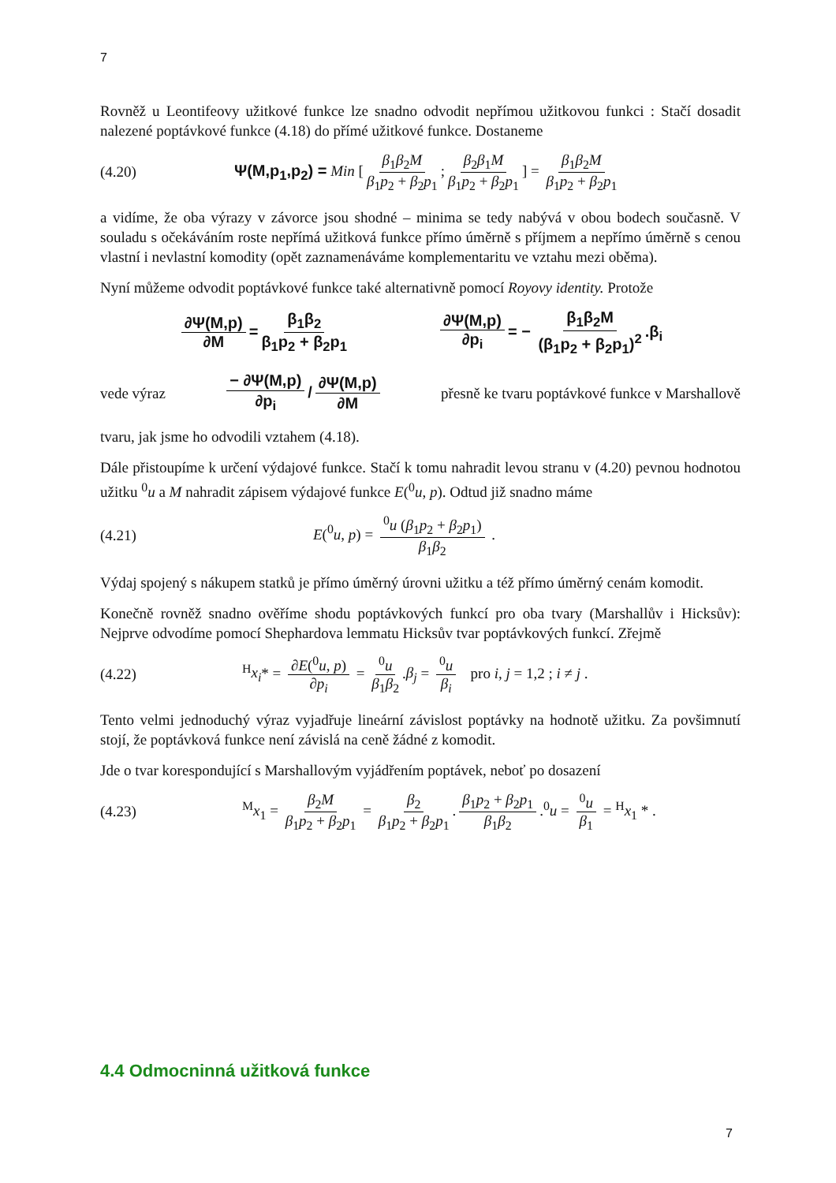7
Rovněž u Leontifeovy užitkové funkce lze snadno odvodit nepřímou užitkovou funkci : Stačí dosadit nalezené poptávkové funkce (4.18) do přímé užitkové funkce. Dostaneme
(4.20) Ψ(M,p<sub>1</sub>,p<sub>2</sub>) = Min [β<sub>1</sub>β<sub>2</sub>M β<sub>1</sub>p<sub>2</sub> + β<sub>2</sub>p<sub>1</sub>; β<sub>2</sub>β<sub>1</sub>M β<sub>1</sub>p<sub>2</sub> + β<sub>2</sub>p<sub>1</sub>] = β<sub>1</sub>β<sub>2</sub>M β<sub>1</sub>p<sub>2</sub> + β<sub>2</sub>p<sub>1</sub>
a vidíme, že oba výrazy v závorce jsou shodné – minima se tedy nabývá v obou bodech současně. V souladu s očekáváním roste nepřímá užitková funkce přímo úměrně s příjmem a nepřímo úměrně s cenou vlastní i nevlastní komodity (opět zaznamenáváme komplementaritu ve vztahu mezi oběma).
Nyní můžeme odvodit poptávkové funkce také alternativně pomocí Royovy identity. Protože
∂Ψ(M,p) ∂M = β<sub>1</sub>β<sub>2</sub> β<sub>1</sub>p<sub>2</sub> + β<sub>2</sub>p<sub>1</sub> ∂Ψ(M,p) ∂p<sub>i</sub> = − β<sub>1</sub>β<sub>2</sub>M (β<sub>1</sub>p<sub>2</sub> + β<sub>2</sub>p<sub>1</sub>)<sup>2</sup>.β<sub>i</sub>
vede výraz − ∂Ψ(M,p) ∂p<sub>i</sub> / ∂Ψ(M,p) ∂M přesně ke tvaru poptávkové funkce v Marshallově
tvaru, jak jsme ho odvodili vztahem (4.18).
Dále přistoupíme k určení výdajové funkce. Stačí k tomu nahradit levou stranu v (4.20) pevnou hodnotou užitku <sup>0</sup>u a M nahradit zápisem výdajové funkce E(<sup>0</sup>u, p). Odtud již snadno máme
(4.21) E(<sup>0</sup>u, p) = <sup>0</sup>u (β<sub>1</sub>p<sub>2</sub> + β<sub>2</sub>p<sub>1</sub>) β<sub>1</sub>β<sub>2</sub> .
Výdaj spojený s nákupem statků je přímo úměrný úrovni užitku a též přímo úměrný cenám komodit.
Konečně rovněž snadno ověříme shodu poptávkových funkcí pro oba tvary (Marshallův i Hicksův): Nejprve odvodíme pomocí Shephardova lemmatu Hicksův tvar poptávkových funkcí. Zřejmě
(4.22) <sup>H</sup>x<sub>i</sub>* = ∂E(<sup>0</sup>u, p) ∂p<sub>i</sub> = <sup>0</sup>u β<sub>1</sub>β<sub>2</sub>.β<sub>j</sub> = <sup>0</sup>u β<sub>i</sub> pro i, j = 1,2 ; i ≠ j .
Tento velmi jednoduchý výraz vyjadřuje lineární závislost poptávky na hodnotě užitku. Za povšimnutí stojí, že poptávková funkce není závislá na ceně žádné z komodit.
Jde o tvar korespondující s Marshallovým vyjádřením poptávek, neboť po dosazení
(4.23) <sup>M</sup>x<sub>1</sub> = β<sub>2</sub>M β<sub>1</sub>p<sub>2</sub> + β<sub>2</sub>p<sub>1</sub> = β<sub>2</sub> β<sub>1</sub>p<sub>2</sub> + β<sub>2</sub>p<sub>1</sub>. β<sub>1</sub>p<sub>2</sub> + β<sub>2</sub>p<sub>1</sub> β<sub>1</sub>β<sub>2</sub>.<sup>0</sup>u = <sup>0</sup>u β<sub>1</sub> = <sup>H</sup>x<sub>1</sub> * .
4.4 Odmocninná užitková funkce
7